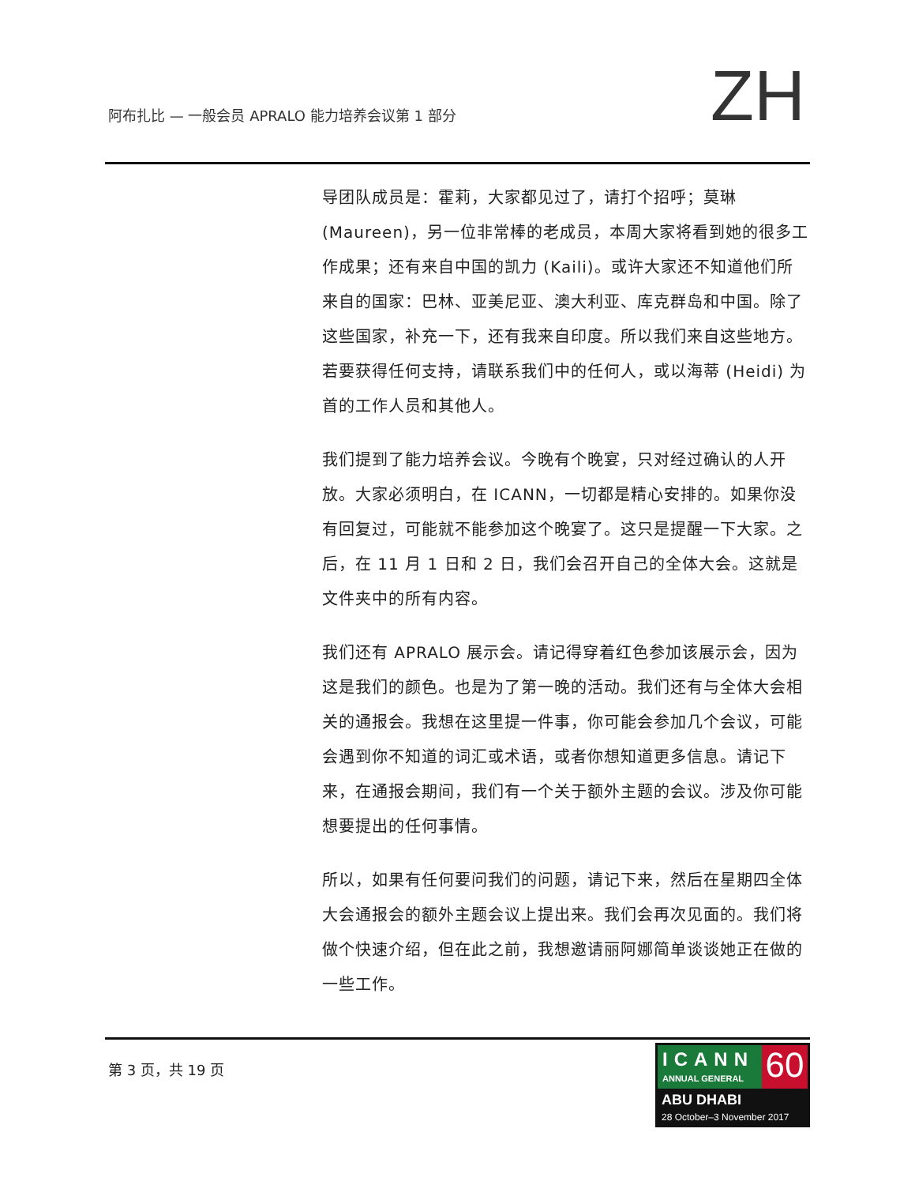阿布扎比 — 一般会员 APRALO 能力培养会议第 1 部分
ZH
导团队成员是：霍莉，大家都见过了，请打个招呼；莫琳 (Maureen)，另一位非常棒的老成员，本周大家将看到她的很多工作成果；还有来自中国的凯力 (Kaili)。或许大家还不知道他们所来自的国家：巴林、亚美尼亚、澳大利亚、库克群岛和中国。除了这些国家，补充一下，还有我来自印度。所以我们来自这些地方。若要获得任何支持，请联系我们中的任何人，或以海蒂 (Heidi) 为首的工作人员和其他人。
我们提到了能力培养会议。今晚有个晚宴，只对经过确认的人开放。大家必须明白，在 ICANN，一切都是精心安排的。如果你没有回复过，可能就不能参加这个晚宴了。这只是提醒一下大家。之后，在 11 月 1 日和 2 日，我们会召开自己的全体大会。这就是文件夹中的所有内容。
我们还有 APRALO 展示会。请记得穿着红色参加该展示会，因为这是我们的颜色。也是为了第一晚的活动。我们还有与全体大会相关的通报会。我想在这里提一件事，你可能会参加几个会议，可能会遇到你不知道的词汇或术语，或者你想知道更多信息。请记下来，在通报会期间，我们有一个关于额外主题的会议。涉及你可能想要提出的任何事情。
所以，如果有任何要问我们的问题，请记下来，然后在星期四全体大会通报会的额外主题会议上提出来。我们会再次见面的。我们将做个快速介绍，但在此之前，我想邀请丽阿娜简单谈谈她正在做的一些工作。
第 3 页，共 19 页
ICANN
ANNUAL GENERAL
60
ABU DHABI
28 October–3 November 2017